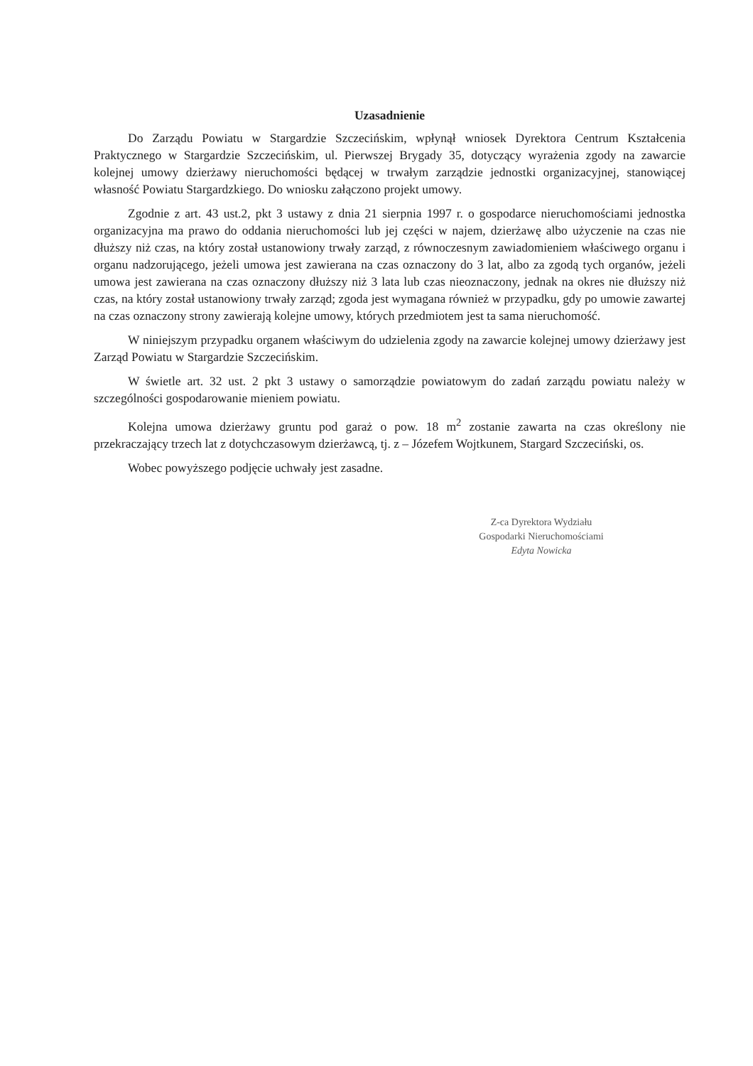Uzasadnienie
Do Zarządu Powiatu w Stargardzie Szczecińskim, wpłynął wniosek Dyrektora Centrum Kształcenia Praktycznego w Stargardzie Szczecińskim, ul. Pierwszej Brygady 35, dotyczący wyrażenia zgody na zawarcie kolejnej umowy dzierżawy nieruchomości będącej w trwałym zarządzie jednostki organizacyjnej, stanowiącej własność Powiatu Stargardzkiego. Do wniosku załączono projekt umowy.
Zgodnie z art. 43 ust.2, pkt 3 ustawy z dnia 21 sierpnia 1997 r. o gospodarce nieruchomościami jednostka organizacyjna ma prawo do oddania nieruchomości lub jej części w najem, dzierżawę albo użyczenie na czas nie dłuższy niż czas, na który został ustanowiony trwały zarząd, z równoczesnym zawiadomieniem właściwego organu i organu nadzorującego, jeżeli umowa jest zawierana na czas oznaczony do 3 lat, albo za zgodą tych organów, jeżeli umowa jest zawierana na czas oznaczony dłuższy niż 3 lata lub czas nieoznaczony, jednak na okres nie dłuższy niż czas, na który został ustanowiony trwały zarząd; zgoda jest wymagana również w przypadku, gdy po umowie zawartej na czas oznaczony strony zawierają kolejne umowy, których przedmiotem jest ta sama nieruchomość.
W niniejszym przypadku organem właściwym do udzielenia zgody na zawarcie kolejnej umowy dzierżawy jest Zarząd Powiatu w Stargardzie Szczecińskim.
W świetle art. 32 ust. 2 pkt 3 ustawy o samorządzie powiatowym do zadań zarządu powiatu należy w szczególności gospodarowanie mieniem powiatu.
Kolejna umowa dzierżawy gruntu pod garaż o pow. 18 m<sup>2</sup> zostanie zawarta na czas określony nie przekraczający trzech lat z dotychczasowym dzierżawcą, tj. z – Józefem Wojtkunem, Stargard Szczeciński, os.
Wobec powyższego podjęcie uchwały jest zasadne.
Z-ca Dyrektora Wydziału
Gospodarki Nieruchomościami
Edyta Nowicka